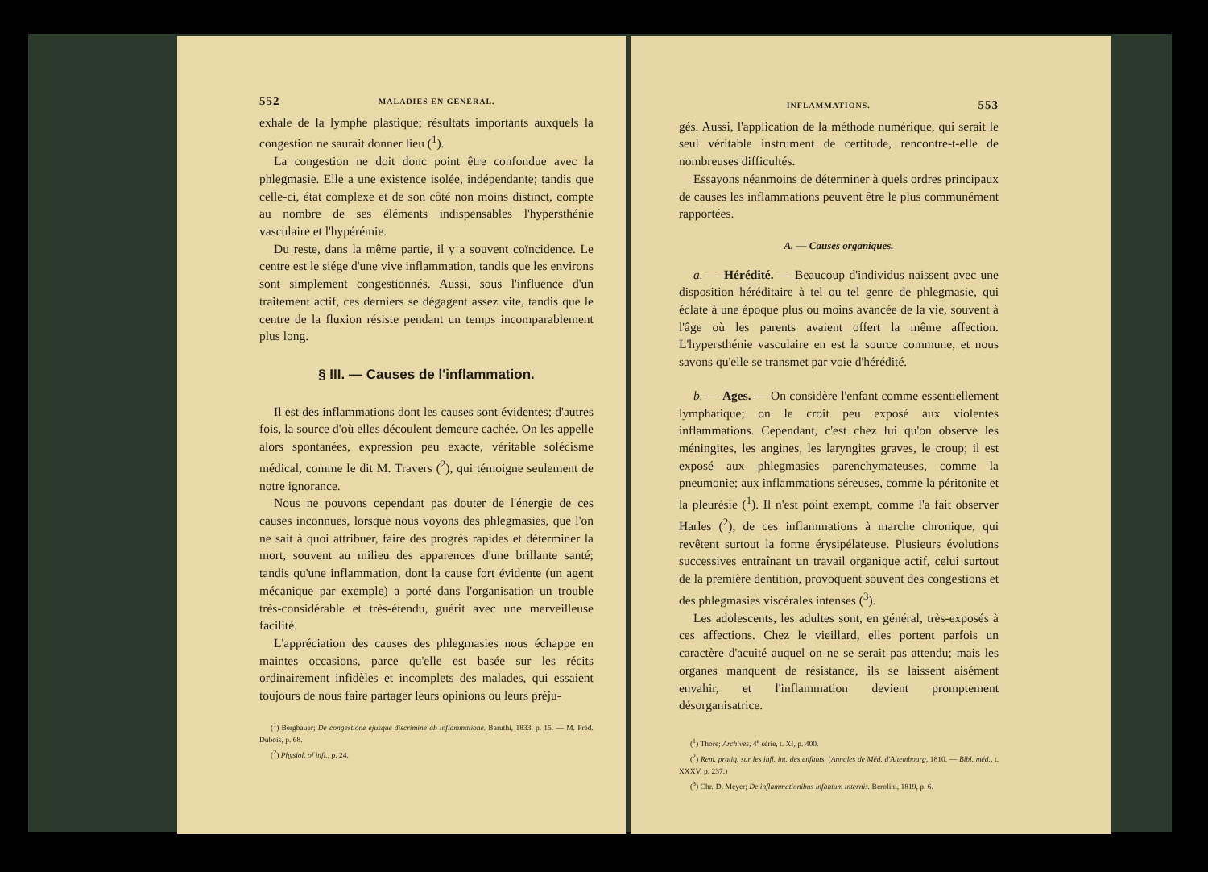552 MALADIES EN GÉNÉRAL.
exhale de la lymphe plastique; résultats importants auxquels la congestion ne saurait donner lieu (<sup>1</sup>).
La congestion ne doit donc point être confondue avec la phlegmasie. Elle a une existence isolée, indépendante; tandis que celle-ci, état complexe et de son côté non moins distinct, compte au nombre de ses éléments indispensables l'hypersthénie vasculaire et l'hypérémie.
Du reste, dans la même partie, il y a souvent coïncidence. Le centre est le siége d'une vive inflammation, tandis que les environs sont simplement congestionnés. Aussi, sous l'influence d'un traitement actif, ces derniers se dégagent assez vite, tandis que le centre de la fluxion résiste pendant un temps incomparablement plus long.
§ III. — Causes de l'inflammation.
Il est des inflammations dont les causes sont évidentes; d'autres fois, la source d'où elles découlent demeure cachée. On les appelle alors spontanées, expression peu exacte, véritable solécisme médical, comme le dit M. Travers (<sup>2</sup>), qui témoigne seulement de notre ignorance.
Nous ne pouvons cependant pas douter de l'énergie de ces causes inconnues, lorsque nous voyons des phlegmasies, que l'on ne sait à quoi attribuer, faire des progrès rapides et déterminer la mort, souvent au milieu des apparences d'une brillante santé; tandis qu'une inflammation, dont la cause fort évidente (un agent mécanique par exemple) a porté dans l'organisation un trouble très-considérable et très-étendu, guérit avec une merveilleuse facilité.
L'appréciation des causes des phlegmasies nous échappe en maintes occasions, parce qu'elle est basée sur les récits ordinairement infidèles et incomplets des malades, qui essaient toujours de nous faire partager leurs opinions ou leurs préju-
(<sup>1</sup>) Bergbauer; De congestione ejusque discrimine ab inflammatione. Baruthi, 1833, p. 15. — M. Fréd. Dubois, p. 68.
(<sup>2</sup>) Physiol. of infl., p. 24.
INFLAMMATIONS. 553
gés. Aussi, l'application de la méthode numérique, qui serait le seul véritable instrument de certitude, rencontre-t-elle de nombreuses difficultés.
Essayons néanmoins de déterminer à quels ordres principaux de causes les inflammations peuvent être le plus communément rapportées.
A. — Causes organiques.
a. — Hérédité. — Beaucoup d'individus naissent avec une disposition héréditaire à tel ou tel genre de phlegmasie, qui éclate à une époque plus ou moins avancée de la vie, souvent à l'âge où les parents avaient offert la même affection. L'hypersthénie vasculaire en est la source commune, et nous savons qu'elle se transmet par voie d'hérédité.
b. — Ages. — On considère l'enfant comme essentiellement lymphatique; on le croit peu exposé aux violentes inflammations. Cependant, c'est chez lui qu'on observe les méningites, les angines, les laryngites graves, le croup; il est exposé aux phlegmasies parenchymateuses, comme la pneumonie; aux inflammations séreuses, comme la péritonite et la pleurésie (<sup>1</sup>). Il n'est point exempt, comme l'a fait observer Harles (<sup>2</sup>), de ces inflammations à marche chronique, qui revêtent surtout la forme érysipélateuse. Plusieurs évolutions successives entraînant un travail organique actif, celui surtout de la première dentition, provoquent souvent des congestions et des phlegmasies viscérales intenses (<sup>3</sup>).
Les adolescents, les adultes sont, en général, très-exposés à ces affections. Chez le vieillard, elles portent parfois un caractère d'acuité auquel on ne se serait pas attendu; mais les organes manquent de résistance, ils se laissent aisément envahir, et l'inflammation devient promptement désorganisatrice.
(<sup>1</sup>) Thore; Archives, 4<sup>e</sup> série, t. XI, p. 400.
(<sup>2</sup>) Rem. pratiq. sur les infl. int. des enfants. (Annales de Méd. d'Altembourg, 1810. — Bibl. méd., t. XXXV, p. 237.)
(<sup>3</sup>) Chr.-D. Meyer; De inflammationibus infantum internis. Berolini, 1819, p. 6.